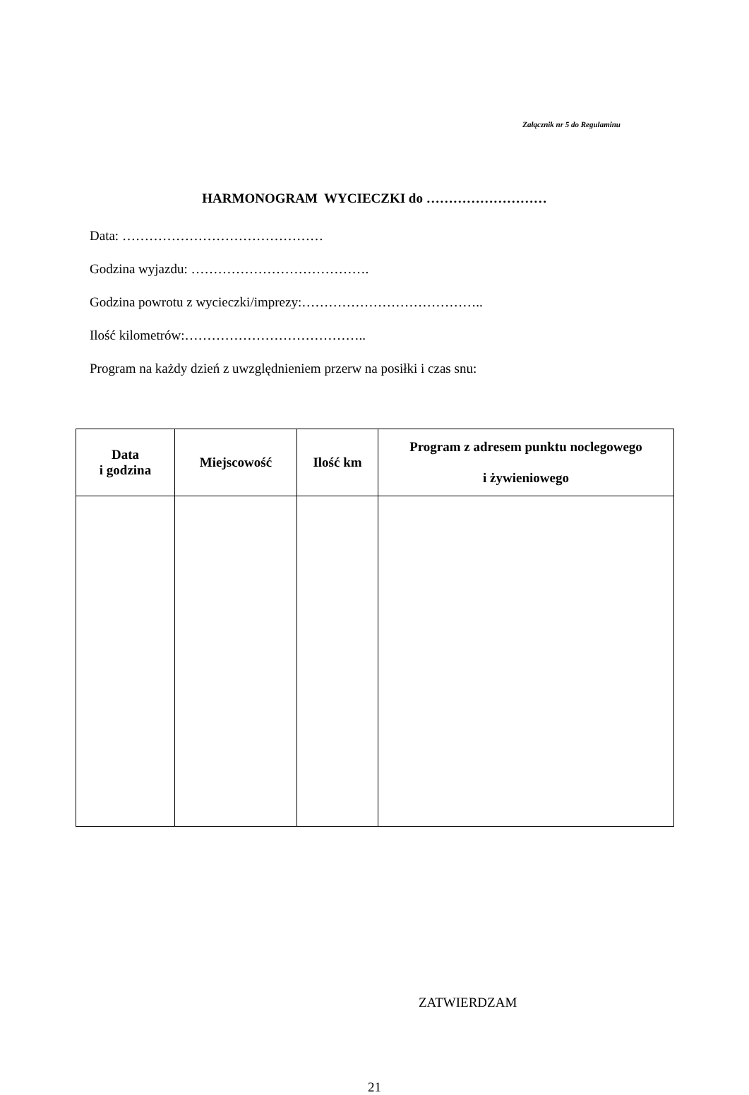Załącznik nr 5 do Regulaminu
HARMONOGRAM WYCIECZKI do ………………………
Data: ………………………………………
Godzina wyjazdu: ………………………………….
Godzina powrotu z wycieczki/imprezy:…………………………………..
Ilość kilometrów:…………………………………..
Program na każdy dzień z uwzględnieniem przerw na posiłki i czas snu:
| Data i godzina | Miejscowość | Ilość km | Program z adresem punktu noclegowego i żywieniowego |
| --- | --- | --- | --- |
ZATWIERDZAM
21